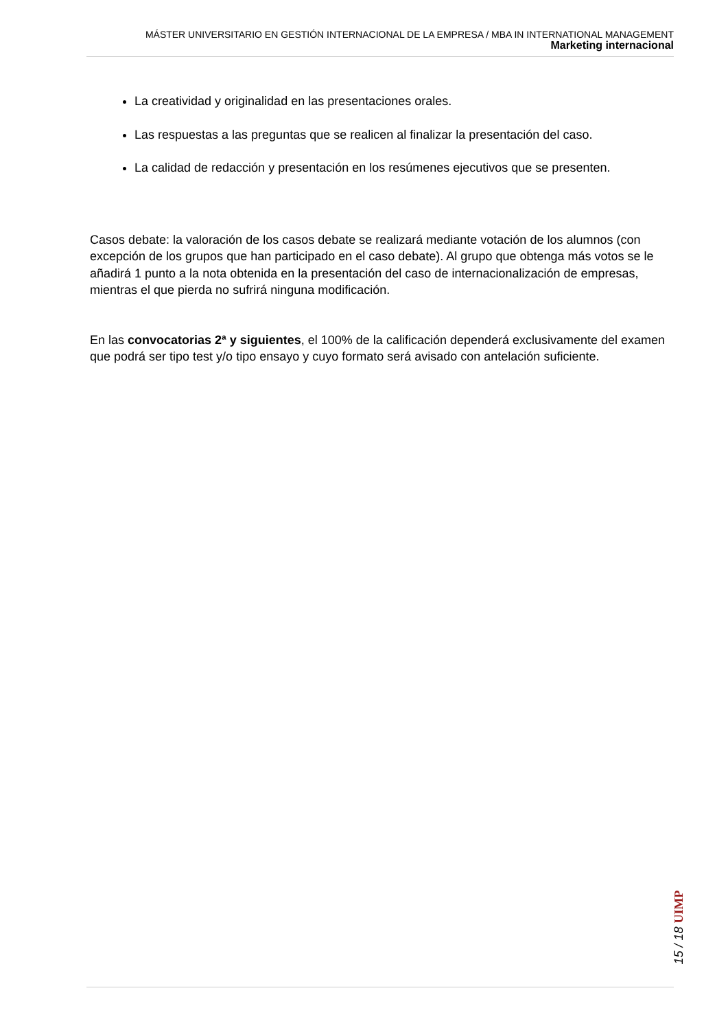MÁSTER UNIVERSITARIO EN GESTIÓN INTERNACIONAL DE LA EMPRESA / MBA IN INTERNATIONAL MANAGEMENT
Marketing internacional
La creatividad y originalidad en las presentaciones orales.
Las respuestas a las preguntas que se realicen al finalizar la presentación del caso.
La calidad de redacción y presentación en los resúmenes ejecutivos que se presenten.
Casos debate: la valoración de los casos debate se realizará mediante votación de los alumnos (con excepción de los grupos que han participado en el caso debate). Al grupo que obtenga más votos se le añadirá 1 punto a la nota obtenida en la presentación del caso de internacionalización de empresas, mientras el que pierda no sufrirá ninguna modificación.
En las convocatorias 2ª y siguientes, el 100% de la calificación dependerá exclusivamente del examen que podrá ser tipo test y/o tipo ensayo y cuyo formato será avisado con antelación suficiente.
15 / 18 UIMP